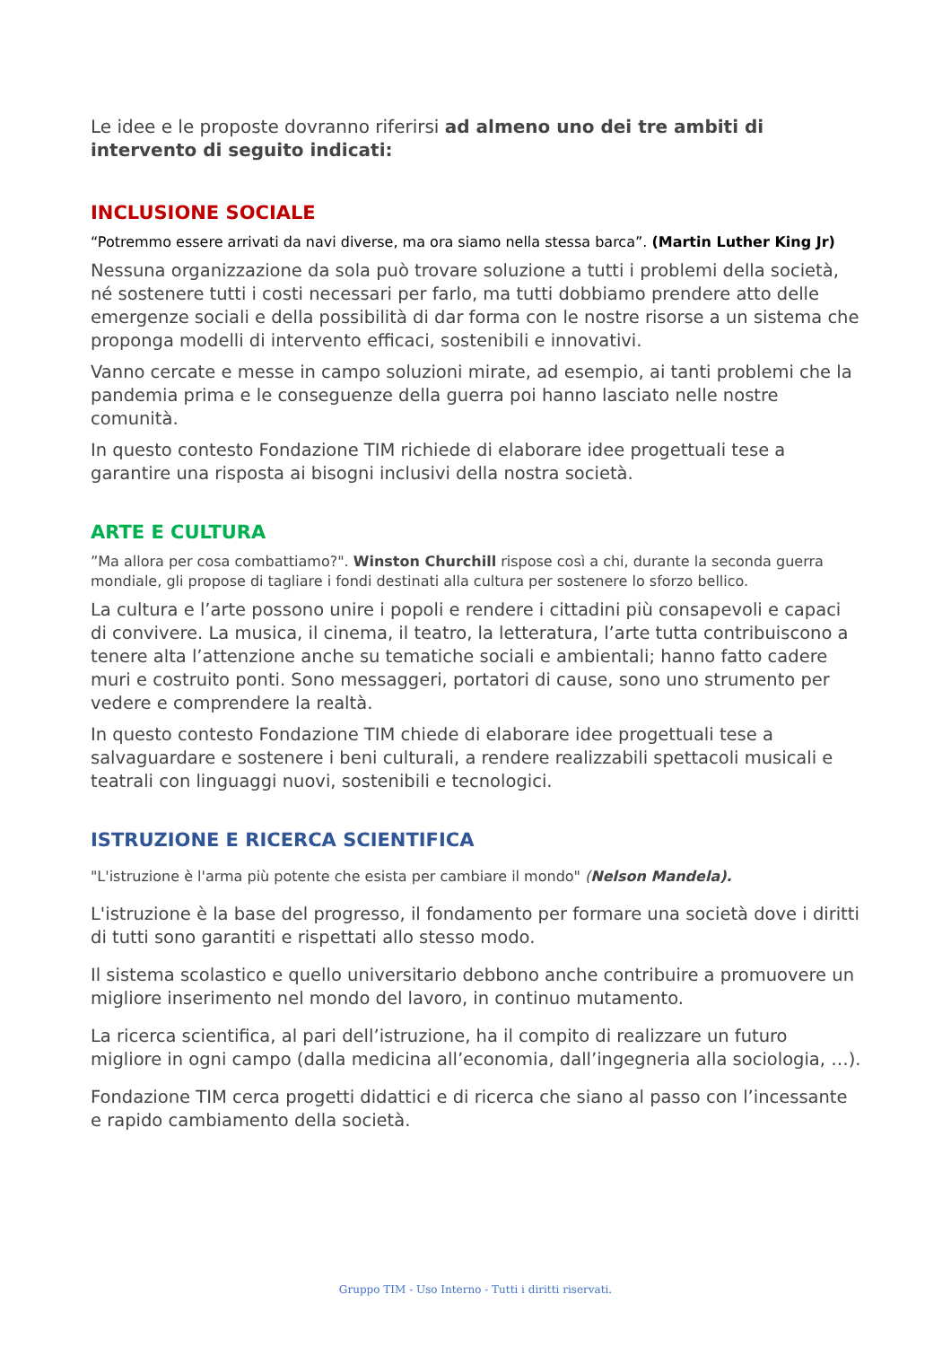Le idee e le proposte dovranno riferirsi ad almeno uno dei tre ambiti di intervento di seguito indicati:
INCLUSIONE SOCIALE
“Potremmo essere arrivati da navi diverse, ma ora siamo nella stessa barca”. (Martin Luther King Jr)
Nessuna organizzazione da sola può trovare soluzione a tutti i problemi della società, né sostenere tutti i costi necessari per farlo, ma tutti dobbiamo prendere atto delle emergenze sociali e della possibilità di dar forma con le nostre risorse a un sistema che proponga modelli di intervento efficaci, sostenibili e innovativi.
Vanno cercate e messe in campo soluzioni mirate, ad esempio, ai tanti problemi che la pandemia prima e le conseguenze della guerra poi hanno lasciato nelle nostre comunità.
In questo contesto Fondazione TIM richiede di elaborare idee progettuali tese a garantire una risposta ai bisogni inclusivi della nostra società.
ARTE E CULTURA
”Ma allora per cosa combattiamo?". Winston Churchill rispose così a chi, durante la seconda guerra mondiale, gli propose di tagliare i fondi destinati alla cultura per sostenere lo sforzo bellico.
La cultura e l’arte possono unire i popoli e rendere i cittadini più consapevoli e capaci di convivere. La musica, il cinema, il teatro, la letteratura, l’arte tutta contribuiscono a tenere alta l’attenzione anche su tematiche sociali e ambientali; hanno fatto cadere muri e costruito ponti. Sono messaggeri, portatori di cause, sono uno strumento per vedere e comprendere la realtà.
In questo contesto Fondazione TIM chiede di elaborare idee progettuali tese a salvaguardare e sostenere i beni culturali, a rendere realizzabili spettacoli musicali e teatrali con linguaggi nuovi, sostenibili e tecnologici.
ISTRUZIONE E RICERCA SCIENTIFICA
"L'istruzione è l'arma più potente che esista per cambiare il mondo" (Nelson Mandela).
L'istruzione è la base del progresso, il fondamento per formare una società dove i diritti di tutti sono garantiti e rispettati allo stesso modo.
Il sistema scolastico e quello universitario debbono anche contribuire a promuovere un migliore inserimento nel mondo del lavoro, in continuo mutamento.
La ricerca scientifica, al pari dell’istruzione, ha il compito di realizzare un futuro migliore in ogni campo (dalla medicina all’economia, dall’ingegneria alla sociologia, …).
Fondazione TIM cerca progetti didattici e di ricerca che siano al passo con l’incessante e rapido cambiamento della società.
Gruppo TIM - Uso Interno - Tutti i diritti riservati.